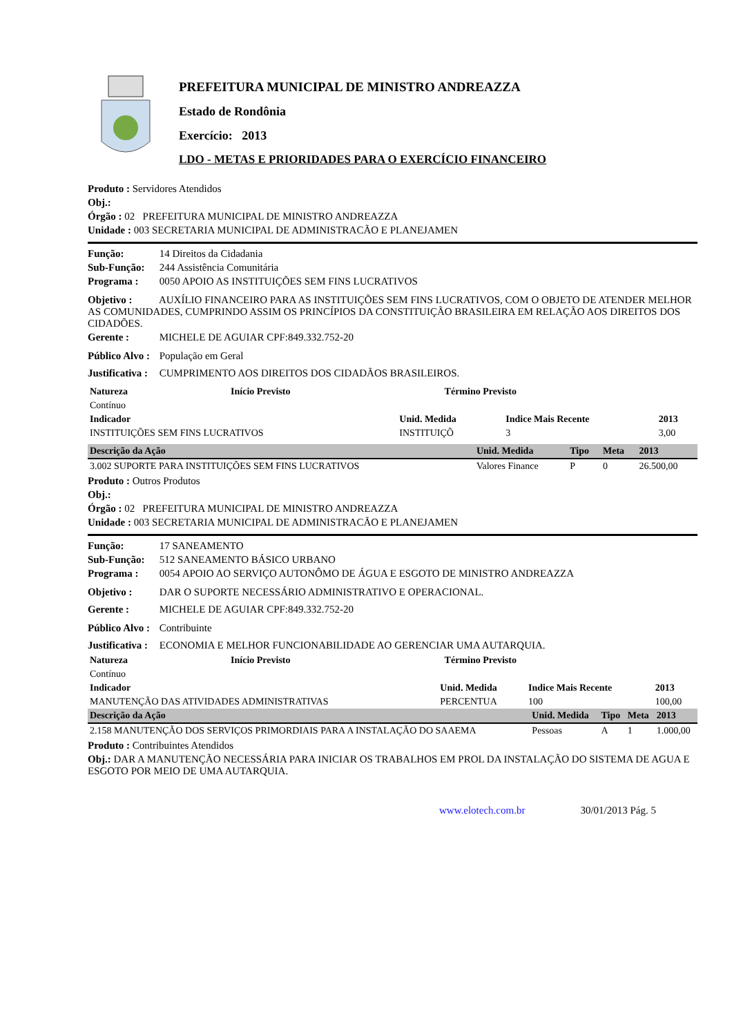PREFEITURA MUNICIPAL DE MINISTRO ANDREAZZA
Estado de Rondônia
Exercício: 2013
LDO - METAS E PRIORIDADES PARA O EXERCÍCIO FINANCEIRO
Produto : Servidores Atendidos
Obj.:
Órgão : 02 PREFEITURA MUNICIPAL DE MINISTRO ANDREAZZA
Unidade : 003 SECRETARIA MUNICIPAL DE ADMINISTRACÃO E PLANEJAMEN
Função: 14 Direitos da Cidadania
Sub-Função: 244 Assistência Comunitária
Programa : 0050 APOIO AS INSTITUIÇÕES SEM FINS LUCRATIVOS
Objetivo : AUXÍLIO FINANCEIRO PARA AS INSTITUIÇÕES SEM FINS LUCRATIVOS, COM O OBJETO DE ATENDER MELHOR AS COMUNIDADES, CUMPRINDO ASSIM OS PRINCÍPIOS DA CONSTITUIÇÃO BRASILEIRA EM RELAÇÃO AOS DIREITOS DOS CIDADÕES.
Gerente : MICHELE DE AGUIAR CPF:849.332.752-20
Público Alvo : População em Geral
Justificativa : CUMPRIMENTO AOS DIREITOS DOS CIDADÃOS BRASILEIROS.
| Natureza | Início Previsto | Término Previsto |
| --- | --- | --- |
| Contínuo | | |
| Indicador | Unid. Medida | Indice Mais Recente | 2013 |
| --- | --- | --- | --- |
| INSTITUIÇÕES SEM FINS LUCRATIVOS | INSTITUIÇÕ | 3 | 3,00 |
| Descrição da Ação | Unid. Medida | Tipo | Meta | 2013 |
| --- | --- | --- | --- | --- |
| 3.002 SUPORTE PARA INSTITUIÇÕES SEM FINS LUCRATIVOS | Valores Finance | P | 0 | 26.500,00 |
Produto : Outros Produtos
Obj.:
Órgão : 02 PREFEITURA MUNICIPAL DE MINISTRO ANDREAZZA
Unidade : 003 SECRETARIA MUNICIPAL DE ADMINISTRACÃO E PLANEJAMEN
Função: 17 SANEAMENTO
Sub-Função: 512 SANEAMENTO BÁSICO URBANO
Programa : 0054 APOIO AO SERVIÇO AUTONÔMO DE ÁGUA E ESGOTO DE MINISTRO ANDREAZZA
Objetivo : DAR O SUPORTE NECESSÁRIO ADMINISTRATIVO E OPERACIONAL.
Gerente : MICHELE DE AGUIAR CPF:849.332.752-20
Público Alvo : Contribuinte
Justificativa : ECONOMIA E MELHOR FUNCIONABILIDADE AO GERENCIAR UMA AUTARQUIA.
| Natureza | Início Previsto | Término Previsto |
| --- | --- | --- |
| Contínuo | | |
| Indicador | Unid. Medida | Indice Mais Recente | 2013 |
| --- | --- | --- | --- |
| MANUTENÇÃO DAS ATIVIDADES ADMINISTRATIVAS | PERCENTUA | 100 | 100,00 |
| Descrição da Ação | Unid. Medida | Tipo | Meta | 2013 |
| --- | --- | --- | --- | --- |
| 2.158 MANUTENÇÃO DOS SERVIÇOS PRIMORDIAIS PARA A INSTALAÇÃO DO SAAEMA | Pessoas | A | 1 | 1.000,00 |
Produto : Contribuintes Atendidos
Obj.: DAR A MANUTENÇÃO NECESSÁRIA PARA INICIAR OS TRABALHOS EM PROL DA INSTALAÇÃO DO SISTEMA DE AGUA E ESGOTO POR MEIO DE UMA AUTARQUIA.
www.elotech.com.br 30/01/2013 Pág. 5